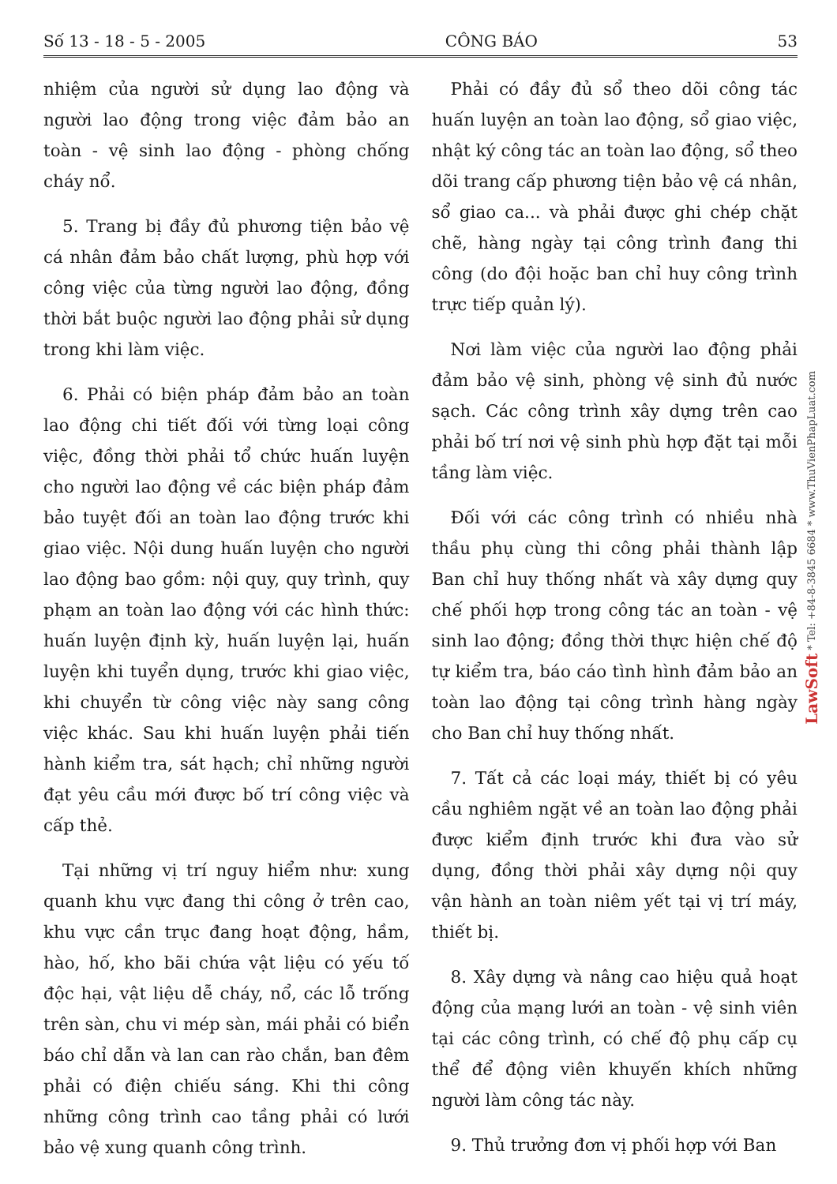Số 13 - 18 - 5 - 2005 CÔNG BÁO 53
nhiệm của người sử dụng lao động và người lao động trong việc đảm bảo an toàn - vệ sinh lao động - phòng chống cháy nổ.
5. Trang bị đầy đủ phương tiện bảo vệ cá nhân đảm bảo chất lượng, phù hợp với công việc của từng người lao động, đồng thời bắt buộc người lao động phải sử dụng trong khi làm việc.
6. Phải có biện pháp đảm bảo an toàn lao động chi tiết đối với từng loại công việc, đồng thời phải tổ chức huấn luyện cho người lao động về các biện pháp đảm bảo tuyệt đối an toàn lao động trước khi giao việc. Nội dung huấn luyện cho người lao động bao gồm: nội quy, quy trình, quy phạm an toàn lao động với các hình thức: huấn luyện định kỳ, huấn luyện lại, huấn luyện khi tuyển dụng, trước khi giao việc, khi chuyển từ công việc này sang công việc khác. Sau khi huấn luyện phải tiến hành kiểm tra, sát hạch; chỉ những người đạt yêu cầu mới được bố trí công việc và cấp thẻ.
Tại những vị trí nguy hiểm như: xung quanh khu vực đang thi công ở trên cao, khu vực cần trục đang hoạt động, hầm, hào, hố, kho bãi chứa vật liệu có yếu tố độc hại, vật liệu dễ cháy, nổ, các lỗ trống trên sàn, chu vi mép sàn, mái phải có biển báo chỉ dẫn và lan can rào chắn, ban đêm phải có điện chiếu sáng. Khi thi công những công trình cao tầng phải có lưới bảo vệ xung quanh công trình.
Phải có đầy đủ sổ theo dõi công tác huấn luyện an toàn lao động, sổ giao việc, nhật ký công tác an toàn lao động, sổ theo dõi trang cấp phương tiện bảo vệ cá nhân, sổ giao ca... và phải được ghi chép chặt chẽ, hàng ngày tại công trình đang thi công (do đội hoặc ban chỉ huy công trình trực tiếp quản lý).
Nơi làm việc của người lao động phải đảm bảo vệ sinh, phòng vệ sinh đủ nước sạch. Các công trình xây dựng trên cao phải bố trí nơi vệ sinh phù hợp đặt tại mỗi tầng làm việc.
Đối với các công trình có nhiều nhà thầu phụ cùng thi công phải thành lập Ban chỉ huy thống nhất và xây dựng quy chế phối hợp trong công tác an toàn - vệ sinh lao động; đồng thời thực hiện chế độ tự kiểm tra, báo cáo tình hình đảm bảo an toàn lao động tại công trình hàng ngày cho Ban chỉ huy thống nhất.
7. Tất cả các loại máy, thiết bị có yêu cầu nghiêm ngặt về an toàn lao động phải được kiểm định trước khi đưa vào sử dụng, đồng thời phải xây dựng nội quy vận hành an toàn niêm yết tại vị trí máy, thiết bị.
8. Xây dựng và nâng cao hiệu quả hoạt động của mạng lưới an toàn - vệ sinh viên tại các công trình, có chế độ phụ cấp cụ thể để động viên khuyến khích những người làm công tác này.
9. Thủ trưởng đơn vị phối hợp với Ban
LawSoft * Tel: +84-8-3845 6684 * www.ThuVienPhapLuat.com